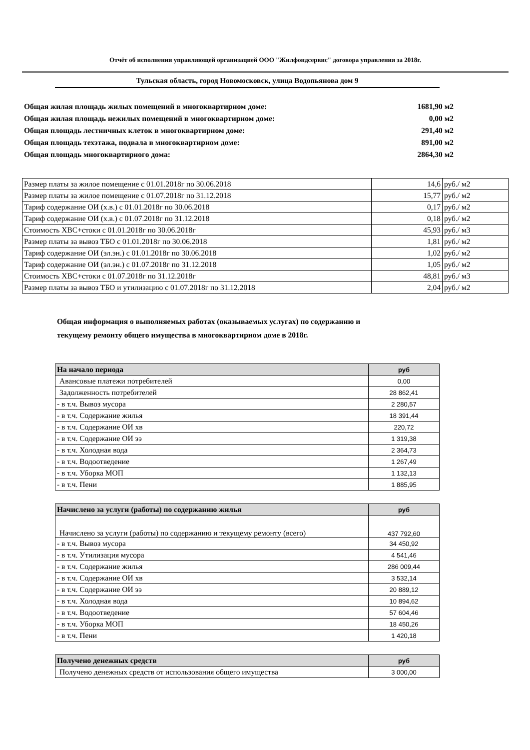Отчёт об исполнении управляющей организацией ООО "Жилфондсервис" договора управления за 2018г.
Тульская область, город Новомосковск, улица Водопьянова дом 9
Общая жилая площадь жилых помещений в многоквартирном доме: 1681,90 м2
Общая жилая площадь нежилых помещений в многоквартирном доме: 0,00 м2
Общая площадь лестничных клеток в многоквартирном доме: 291,40 м2
Общая площадь техэтажа, подвала в многоквартирном доме: 891,00 м2
Общая площадь многоквартирного дома: 2864,30 м2
| Размер платы за жилое помещение с 01.01.2018г по 30.06.2018 | 14,6 | руб./ м2 |
| Размер платы за жилое помещение с 01.07.2018г по 31.12.2018 | 15,77 | руб./ м2 |
| Тариф содержание ОИ (х.в.) с 01.01.2018г по 30.06.2018 | 0,17 | руб./ м2 |
| Тариф содержание ОИ (х.в.) с 01.07.2018г по 31.12.2018 | 0,18 | руб./ м2 |
| Стоимость ХВС+стоки с 01.01.2018г по 30.06.2018г | 45,93 | руб./ м3 |
| Размер платы за вывоз ТБО с 01.01.2018г по 30.06.2018 | 1,81 | руб./ м2 |
| Тариф содержание ОИ (эл.эн.) с 01.01.2018г по 30.06.2018 | 1,02 | руб./ м2 |
| Тариф содержание ОИ (эл.эн.) с 01.07.2018г по 31.12.2018 | 1,05 | руб./ м2 |
| Стоимость ХВС+стоки с 01.07.2018г по 31.12.2018г | 48,81 | руб./ м3 |
| Размер платы за вывоз ТБО и утилизацию с 01.07.2018г по 31.12.2018 | 2,04 | руб./ м2 |
Общая информация о выполняемых работах (оказываемых услугах) по содержанию и
текущему ремонту общего имущества в многоквартирном доме в 2018г.
| На начало периода | руб |
| --- | --- |
| Авансовые платежи потребителей | 0,00 |
| Задолженность потребителей | 28 862,41 |
| - в т.ч. Вывоз мусора | 2 280,57 |
| - в т.ч. Содержание жилья | 18 391,44 |
| - в т.ч. Содержание ОИ хв | 220,72 |
| - в т.ч. Содержание ОИ ээ | 1 319,38 |
| - в т.ч. Холодная вода | 2 364,73 |
| - в т.ч. Водоотведение | 1 267,49 |
| - в т.ч. Уборка МОП | 1 132,13 |
| - в т.ч. Пени | 1 885,95 |
| Начислено за услуги (работы) по содержанию жилья | руб |
| --- | --- |
| Начислено за услуги (работы) по содержанию и текущему ремонту (всего) | 437 792,60 |
| - в т.ч. Вывоз мусора | 34 450,92 |
| - в т.ч. Утилизация мусора | 4 541,46 |
| - в т.ч. Содержание жилья | 286 009,44 |
| - в т.ч. Содержание ОИ хв | 3 532,14 |
| - в т.ч. Содержание ОИ ээ | 20 889,12 |
| - в т.ч. Холодная вода | 10 894,62 |
| - в т.ч. Водоотведение | 57 604,46 |
| - в т.ч. Уборка МОП | 18 450,26 |
| - в т.ч. Пени | 1 420,18 |
| Получено денежных средств | руб |
| --- | --- |
| Получено денежных средств от использования общего имущества | 3 000,00 |